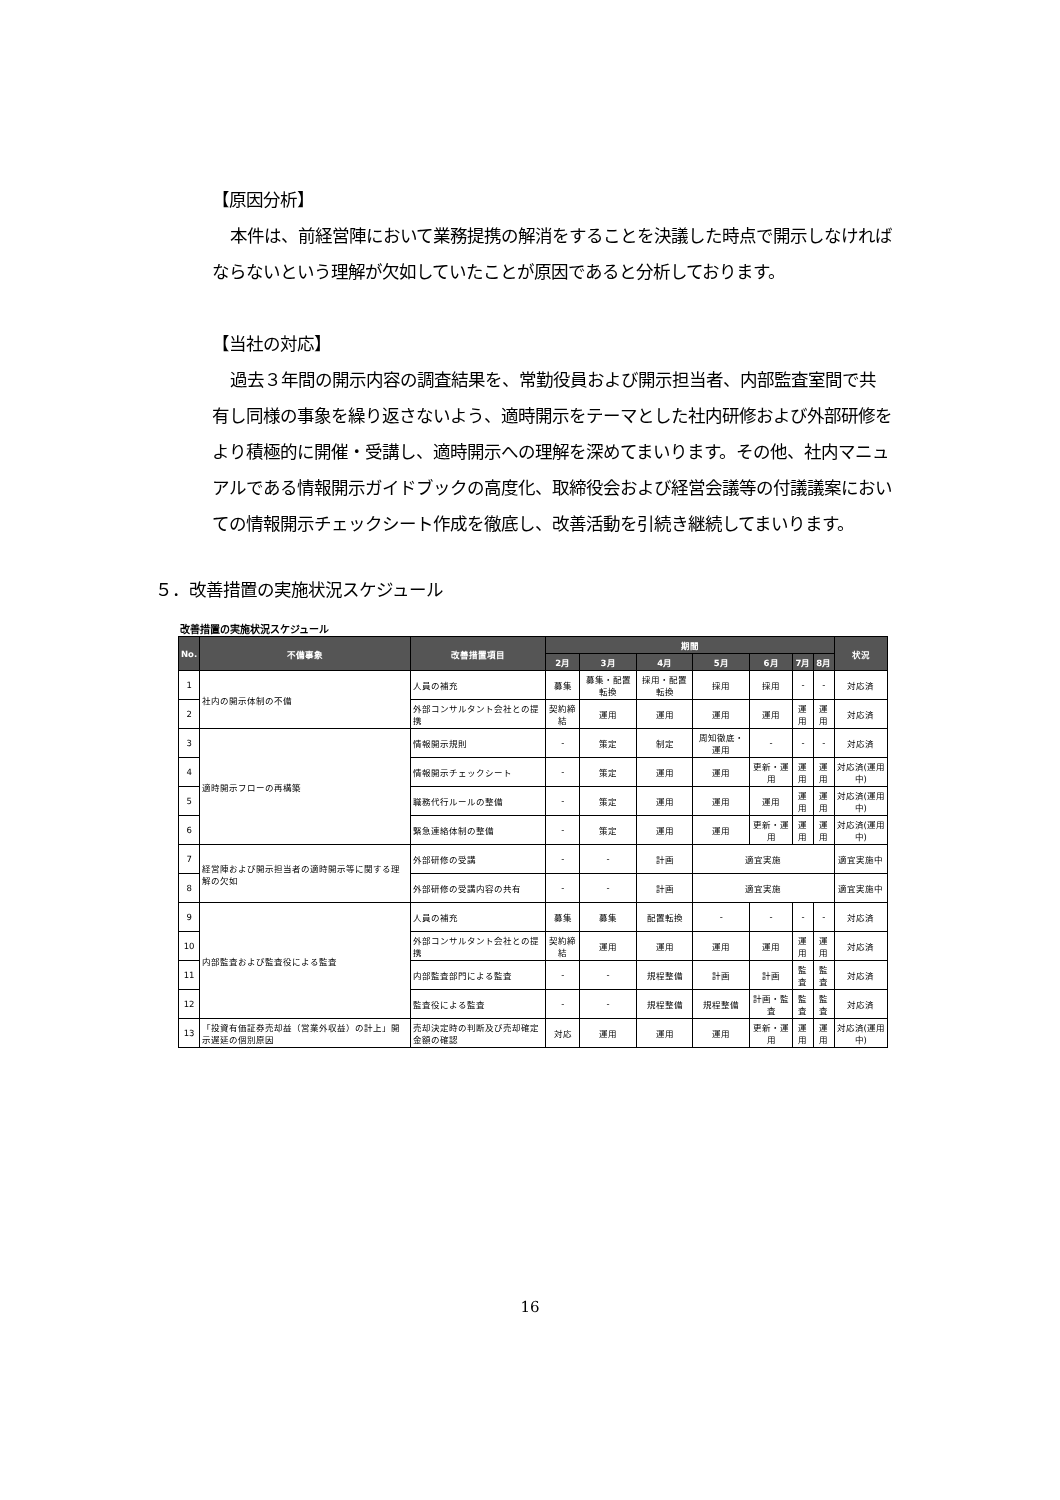【原因分析】
本件は、前経営陣において業務提携の解消をすることを決議した時点で開示しなければならないという理解が欠如していたことが原因であると分析しております。
【当社の対応】
過去３年間の開示内容の調査結果を、常勤役員および開示担当者、内部監査室間で共有し同様の事象を繰り返さないよう、適時開示をテーマとした社内研修および外部研修をより積極的に開催・受講し、適時開示への理解を深めてまいります。その他、社内マニュアルである情報開示ガイドブックの高度化、取締役会および経営会議等の付議議案においての情報開示チェックシート作成を徹底し、改善活動を引続き継続してまいります。
５．改善措置の実施状況スケジュール
改善措置の実施状況スケジュール
| No. | 不備事象 | 改善措置項目 | 期間 | | | | | | | 状況 |
| --- | --- | --- | --- | --- | --- | --- | --- | --- | --- | --- |
| | | | 2月 | 3月 | 4月 | 5月 | 6月 | 7月 | 8月 | |
| 1 | 社内の開示体制の不備 | 人員の補充 | 募集 | 募集・配置転換 | 採用・配置転換 | 採用 | 採用 | - | - | 対応済 |
| 2 | | 外部コンサルタント会社との提携 | 契約締結 | 運用 | 運用 | 運用 | 運用 | 運用 | 運用 | 対応済 |
| 3 | 適時開示フローの再構築 | 情報開示規則 | - | 策定 | 制定 | 周知徹底・運用 | - | - | - | 対応済 |
| 4 | | 情報開示チェックシート | - | 策定 | 運用 | 運用 | 更新・運用 | 運用 | 運用 | 対応済(運用中) |
| 5 | | 職務代行ルールの整備 | - | 策定 | 運用 | 運用 | 運用 | 運用 | 運用 | 対応済(運用中) |
| 6 | | 緊急連絡体制の整備 | - | 策定 | 運用 | 運用 | 更新・運用 | 運用 | 運用 | 対応済(運用中) |
| 7 | 経営陣および開示担当者の適時開示等に関する理解の欠如 | 外部研修の受講 | - | - | 計画 | 適宜実施 | | | | 適宜実施中 |
| 8 | | 外部研修の受講内容の共有 | - | - | 計画 | 適宜実施 | | | | 適宜実施中 |
| 9 | 内部監査および監査役による監査 | 人員の補充 | 募集 | 募集 | 配置転換 | - | - | - | - | 対応済 |
| 10 | | 外部コンサルタント会社との提携 | 契約締結 | 運用 | 運用 | 運用 | 運用 | 運用 | 運用 | 対応済 |
| 11 | | 内部監査部門による監査 | - | - | 規程整備 | 計画 | 計画 | 監査 | 監査 | 対応済 |
| 12 | | 監査役による監査 | - | - | 規程整備 | 規程整備 | 計画・監査 | 監査 | 監査 | 対応済 |
| 13 | 「投資有価証券売却益（営業外収益）の計上」開示遅延の個別原因 | 売却決定時の判断及び売却確定金額の確認 | 対応 | 運用 | 運用 | 運用 | 更新・運用 | 運用 | 運用 | 対応済(運用中) |
16